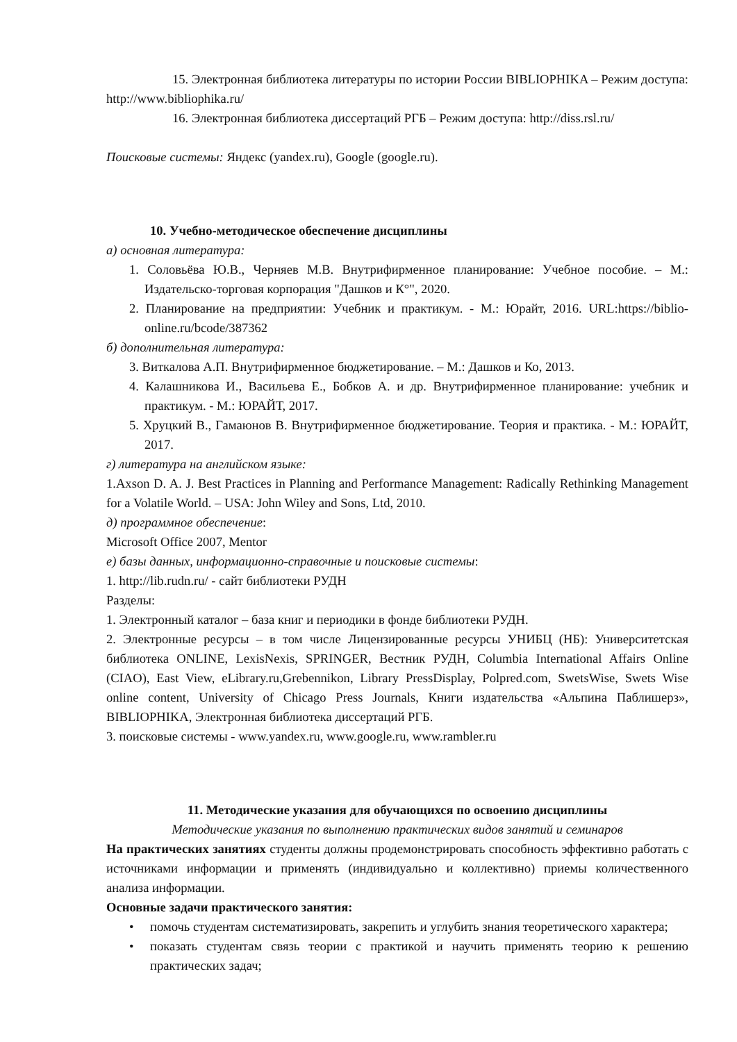15. Электронная библиотека литературы по истории России BIBLIOPHIKA – Режим доступа: http://www.bibliophika.ru/
16. Электронная библиотека диссертаций РГБ – Режим доступа: http://diss.rsl.ru/
Поисковые системы: Яндекс (yandex.ru), Google (google.ru).
10. Учебно-методическое обеспечение дисциплины
а) основная литература:
1. Соловьёва Ю.В., Черняев М.В. Внутрифирменное планирование: Учебное пособие. – М.: Издательско-торговая корпорация "Дашков и К°", 2020.
2. Планирование на предприятии: Учебник и практикум. - М.: Юрайт, 2016. URL:https://biblio-online.ru/bcode/387362
б) дополнительная литература:
3. Виткалова А.П. Внутрифирменное бюджетирование. – М.: Дашков и Ко, 2013.
4. Калашникова И., Васильева Е., Бобков А. и др. Внутрифирменное планирование: учебник и практикум. - М.: ЮРАЙТ, 2017.
5. Хруцкий В., Гамаюнов В. Внутрифирменное бюджетирование. Теория и практика. - М.: ЮРАЙТ, 2017.
г) литература на английском языке:
1.Axson D. A. J. Best Practices in Planning and Performance Management: Radically Rethinking Management for a Volatile World. – USA: John Wiley and Sons, Ltd, 2010.
д) программное обеспечение:
Microsoft Office 2007, Mentor
е) базы данных, информационно-справочные и поисковые системы:
1. http://lib.rudn.ru/ - сайт библиотеки РУДН
Разделы:
1. Электронный каталог – база книг и периодики в фонде библиотеки РУДН.
2. Электронные ресурсы – в том числе Лицензированные ресурсы УНИБЦ (НБ): Университетская библиотека ONLINE, LexisNexis, SPRINGER, Вестник РУДН, Columbia International Affairs Online (CIAO), East View, eLibrary.ru,Grebennikon, Library PressDisplay, Polpred.com, SwetsWise, Swets Wise online content, University of Chicago Press Journals, Книги издательства «Альпина Паблишерз», BIBLIOPHIKA, Электронная библиотека диссертаций РГБ.
3. поисковые системы - www.yandex.ru, www.google.ru, www.rambler.ru
11. Методические указания для обучающихся по освоению дисциплины
Методические указания по выполнению практических видов занятий и семинаров
На практических занятиях студенты должны продемонстрировать способность эффективно работать с источниками информации и применять (индивидуально и коллективно) приемы количественного анализа информации.
Основные задачи практического занятия:
• помочь студентам систематизировать, закрепить и углубить знания теоретического характера;
• показать студентам связь теории с практикой и научить применять теорию к решению практических задач;